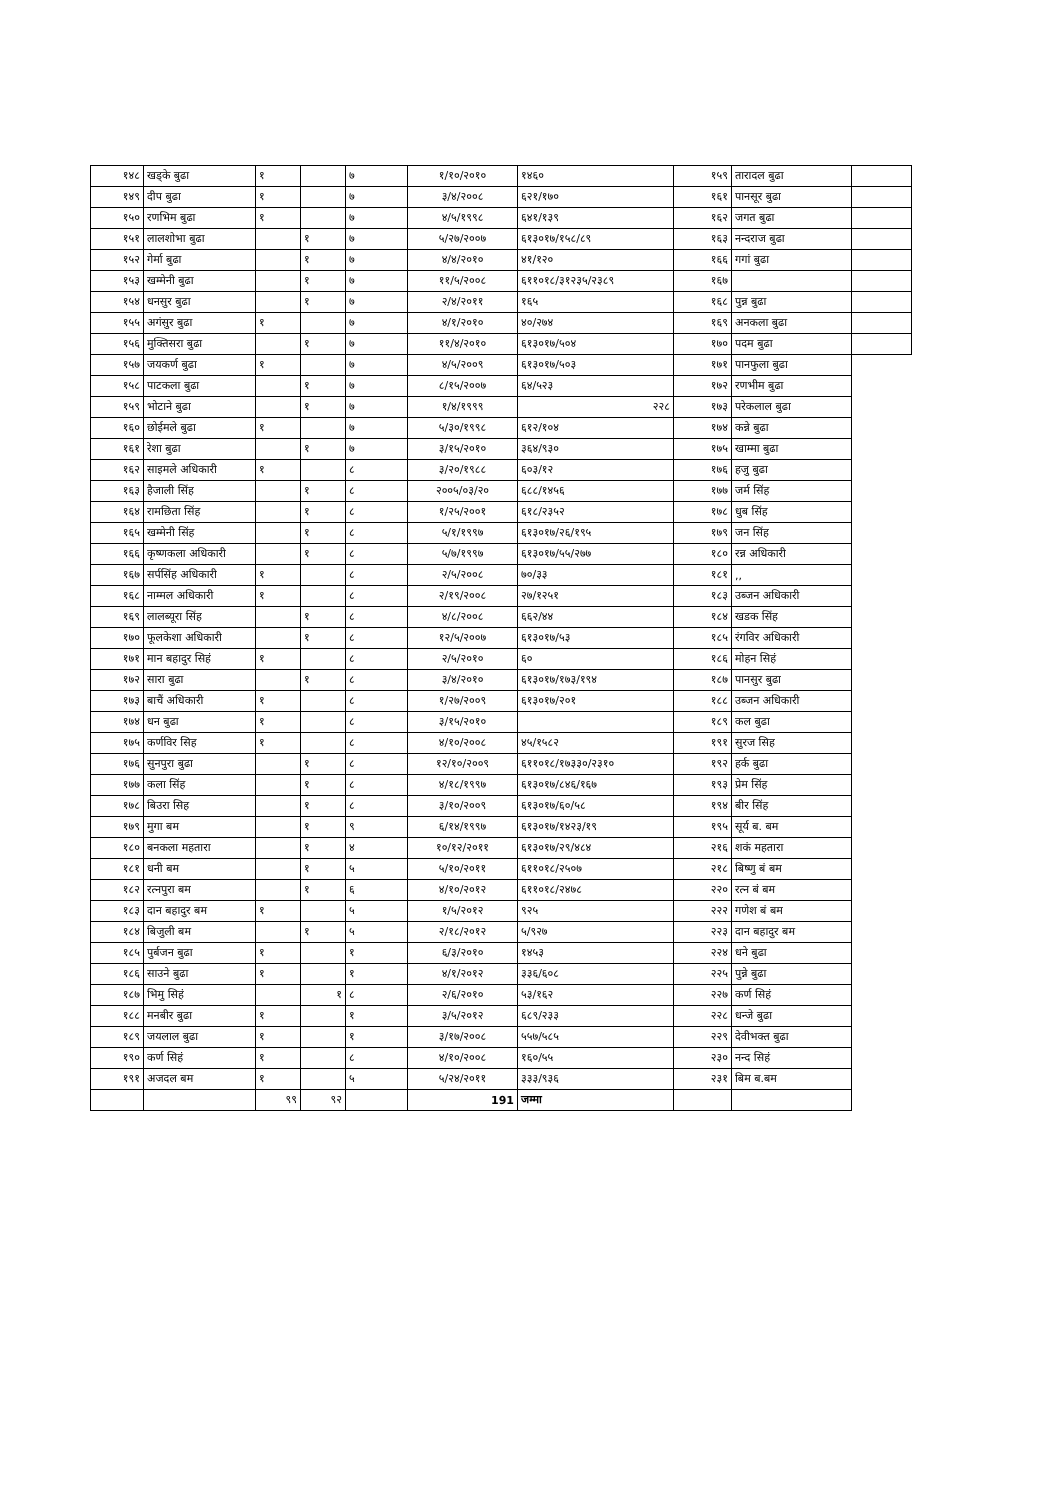| १४८ | खड्के बुढा | १ | | ७ | १/१०/२०१० | १४६० | १५९ | तारादल बुढा | |
| १४९ | दीप बुढा | १ | | ७ | ३/४/२००८ | ६२१/१७० | १६१ | पानसूर बुढा | |
| १५० | रणभिम बुढा | १ | | ७ | ४/५/१९९८ | ६४१/१३९ | १६२ | जगत बुढा | |
| १५१ | लालशोभा बुढा | | १ | ७ | ५/२७/२००७ | ६१३०१७/१५८/८९ | १६३ | नन्दराज बुढा | |
| १५२ | गेर्मा बुढा | | १ | ७ | ४/४/२०१० | ४१/१२० | १६६ | गगां बुढा | |
| १५३ | खम्मेनी बुढा | | १ | ७ | ११/५/२००८ | ६११०१८/३१२३५/२३८९ | १६७ | | |
| १५४ | धनसुर बुढा | | १ | ७ | २/४/२०११ | १६५ | १६८ | पुन्न बुढा | |
| १५५ | अगंसुर बुढा | १ | | ७ | ४/१/२०१० | ४०/२७४ | १६९ | अनकला बुढा | |
| १५६ | मुक्तिसरा बुढा | | १ | ७ | ११/४/२०१० | ६१३०१७/५०४ | १७० | पदम बुढा | |
| १५७ | जयकर्ण बुढा | १ | | ७ | ४/५/२००९ | ६१३०१७/५०३ | १७१ | पानफुला बुढा | |
| १५८ | पाटकला बुढा | | १ | ७ | ८/१५/२००७ | ६४/५२३ | १७२ | रणभीम बुढा | |
| १५९ | भोटाने बुढा | | १ | ७ | १/४/१९९९ | २२८ | १७३ | परेकलाल बुढा | |
| १६० | छोईमले बुढा | १ | | ७ | ५/३०/१९९८ | ६१२/१०४ | १७४ | कन्ने बुढा | |
| १६१ | रेशा बुढा | | १ | ७ | ३/१५/२०१० | ३६४/९३० | १७५ | खाम्मा बुढा | |
| १६२ | साइमले अधिकारी | १ | | ८ | ३/२०/१९८८ | ६०३/१२ | १७६ | हजु बुढा | |
| १६३ | हैजाली सिंह | | १ | ८ | २००५/०३/२० | ६८८/१४५६ | १७७ | जर्म सिंह | |
| १६४ | रामछिता सिंह | | १ | ८ | १/२५/२००१ | ६१८/२३५२ | १७८ | धुब सिंह | |
| १६५ | खम्मेनी सिंह | | १ | ८ | ५/१/१९९७ | ६१३०१७/२६/१९५ | १७९ | जन सिंह | |
| १६६ | कृष्णकला अधिकारी | | १ | ८ | ५/७/१९९७ | ६१३०१७/५५/२७७ | १८० | रन्न अधिकारी | |
| १६७ | सर्पसिंह अधिकारी | १ | | ८ | २/५/२००८ | ७०/३३ | १८१ | ,, | |
| १६८ | नाम्मल अधिकारी | १ | | ८ | २/१९/२००८ | २७/१२५१ | १८३ | उब्जन अधिकारी | |
| १६९ | लालब्यूरा सिंह | | १ | ८ | ४/८/२००८ | ६६२/४४ | १८४ | खडक सिंह | |
| १७० | फूलकेशा अधिकारी | | १ | ८ | १२/५/२००७ | ६१३०१७/५३ | १८५ | रंगविर अधिकारी | |
| १७१ | मान बहादुर सिहं | १ | | ८ | २/५/२०१० | ६० | १८६ | मोहन सिहं | |
| १७२ | सारा बुढा | | १ | ८ | ३/४/२०१० | ६१३०१७/१७३/१९४ | १८७ | पानसुर बुढा | |
| १७३ | बाचैं अधिकारी | १ | | ८ | १/२७/२००९ | ६१३०१७/२०१ | १८८ | उब्जन अधिकारी | |
| १७४ | धन बुढा | १ | | ८ | ३/१५/२०१० | | १८९ | कल बुढा | |
| १७५ | कर्णविर सिह | १ | | ८ | ४/१०/२००८ | ४५/१५८२ | १९१ | सुरज सिह | |
| १७६ | सुनपुरा बुढा | | १ | ८ | १२/१०/२००९ | ६११०१८/१७३३०/२३१० | १९२ | हर्क बुढा | |
| १७७ | कला सिंह | | १ | ८ | ४/१८/१९९७ | ६१३०१७/८४६/१६७ | १९३ | प्रेम सिंह | |
| १७८ | बिउरा सिह | | १ | ८ | ३/१०/२००९ | ६१३०१७/६०/५८ | १९४ | बीर सिंह | |
| १७९ | मुगा बम | | १ | ९ | ६/१४/१९९७ | ६१३०१७/१४२३/१९ | १९५ | सूर्य ब. बम | |
| १८० | बनकला महतारा | | १ | ४ | १०/१२/२०११ | ६१३०१७/२९/४८४ | २१६ | शकं महतारा | |
| १८१ | धनी बम | | १ | ५ | ५/१०/२०११ | ६११०१८/२५०७ | २१८ | बिष्णु बं बम | |
| १८२ | रत्नपुरा बम | | १ | ६ | ४/१०/२०१२ | ६११०१८/२४७८ | २२० | रत्न बं बम | |
| १८३ | दान बहादुर बम | १ | | ५ | १/५/२०१२ | ९२५ | २२२ | गणेश बं बम | |
| १८४ | बिजुली बम | | १ | ५ | २/१८/२०१२ | ५/९२७ | २२३ | दान बहादुर बम | |
| १८५ | पुर्बजन बुढा | १ | | १ | ६/३/२०१० | १४५३ | २२४ | धने बुढा | |
| १८६ | साउने बुढा | १ | | १ | ४/१/२०१२ | ३३६/६०८ | २२५ | पुन्ने बुढा | |
| १८७ | भिमु सिहं | | १ | ८ | २/६/२०१० | ५३/१६२ | २२७ | कर्ण सिहं | |
| १८८ | मनबीर बुढा | १ | | १ | ३/५/२०१२ | ६८९/२३३ | २२८ | धन्जे बुढा | |
| १८९ | जयलाल बुढा | १ | | १ | ३/१७/२००८ | ५५७/५८५ | २२९ | देवीभक्त बुढा | |
| १९० | कर्ण सिहं | १ | | ८ | ४/१०/२००८ | १६०/५५ | २३० | नन्द सिहं | |
| १९१ | अजदल बम | १ | | ५ | ५/२४/२०११ | ३३३/९३६ | २३१ | बिम ब.बम | |
| | | ९९ | ९२ | | 191 | जम्मा | | | |